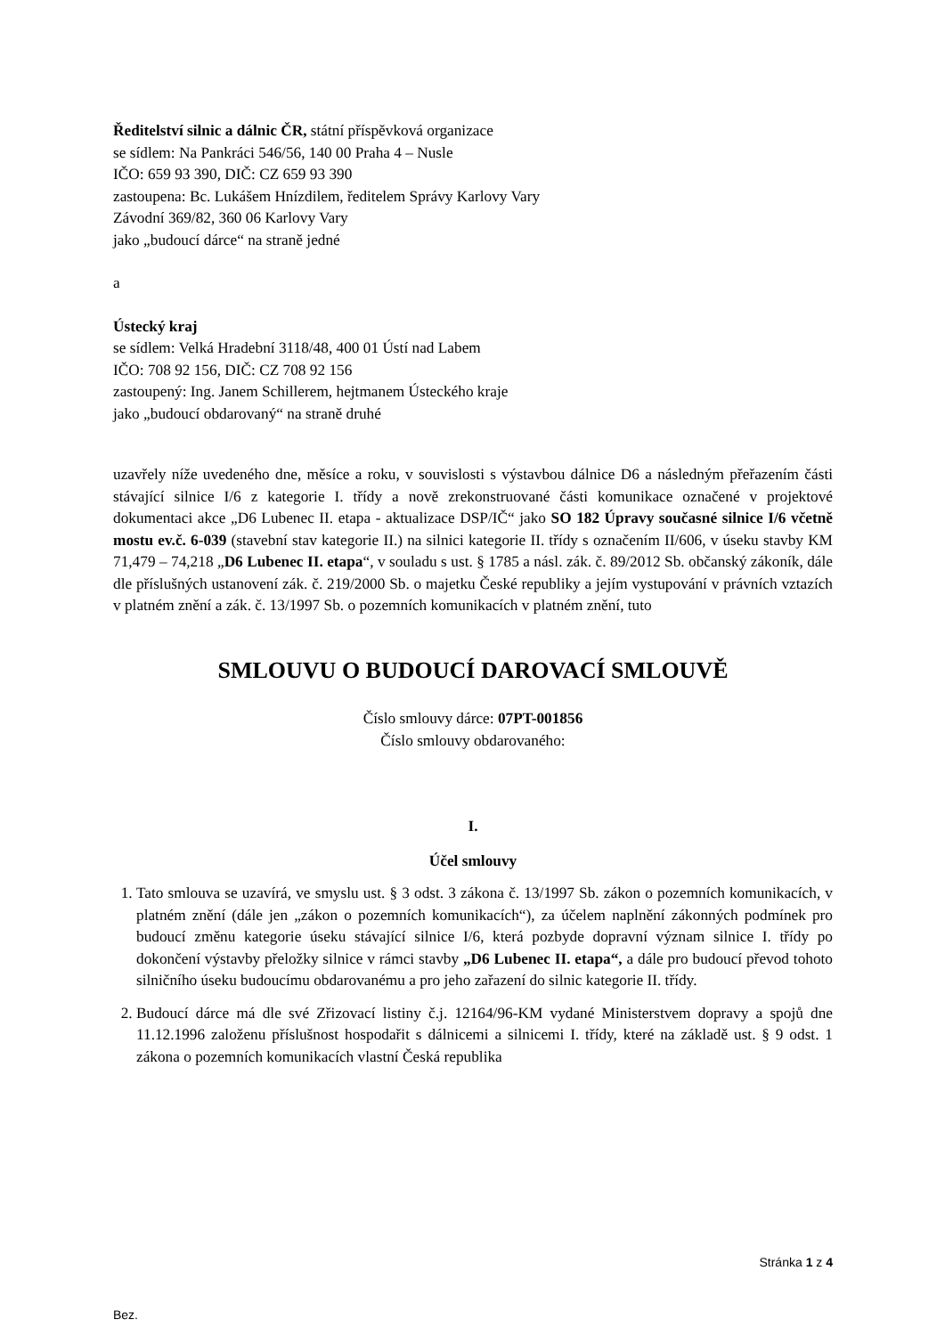Ředitelství silnic a dálnic ČR, státní příspěvková organizace
se sídlem: Na Pankráci 546/56, 140 00 Praha 4 – Nusle
IČO: 659 93 390, DIČ: CZ 659 93 390
zastoupena: Bc. Lukášem Hnízdilem, ředitelem Správy Karlovy Vary
Závodní 369/82, 360 06 Karlovy Vary
jako „budoucí dárce“ na straně jedné
a
Ústecký kraj
se sídlem: Velká Hradební 3118/48, 400 01 Ústí nad Labem
IČO: 708 92 156, DIČ: CZ 708 92 156
zastoupený: Ing. Janem Schillerem, hejtmanem Ústeckého kraje
jako „budoucí obdarovaný“ na straně druhé
uzavřely níže uvedeného dne, měsíce a roku, v souvislosti s výstavbou dálnice D6 a následným přeřazením části stávající silnice I/6 z kategorie I. třídy a nově zrekonstruované části komunikace označené v projektové dokumentaci akce „D6 Lubenec II. etapa - aktualizace DSP/IČ“ jako SO 182 Úpravy současné silnice I/6 včetně mostu ev.č. 6-039 (stavební stav kategorie II.) na silnici kategorie II. třídy s označením II/606, v úseku stavby KM 71,479 – 74,218 „D6 Lubenec II. etapa“, v souladu s ust. § 1785 a násl. zák. č. 89/2012 Sb. občanský zákoník, dále dle příslušných ustanovení zák. č. 219/2000 Sb. o majetku České republiky a jejím vystupování v právních vztazích v platném znění a zák. č. 13/1997 Sb. o pozemních komunikacích v platném znění, tuto
SMLOUVU O BUDOUCÍ DAROVACÍ SMLOUVĚ
Číslo smlouvy dárce: 07PT-001856
Číslo smlouvy obdarovaného:
I.
Účel smlouvy
1. Tato smlouva se uzavírá, ve smyslu ust. § 3 odst. 3 zákona č. 13/1997 Sb. zákon o pozemních komunikacích, v platném znění (dále jen „zákon o pozemních komunikacích“), za účelem naplnění zákonných podmínek pro budoucí změnu kategorie úseku stávající silnice I/6, která pozbyde dopravní význam silnice I. třídy po dokončení výstavby přeložky silnice v rámci stavby „D6 Lubenec II. etapa“, a dále pro budoucí převod tohoto silničního úseku budoucímu obdarovanému a pro jeho zařazení do silnic kategorie II. třídy.
2. Budoucí dárce má dle své Zřizovací listiny č.j. 12164/96-KM vydané Ministerstvem dopravy a spojů dne 11.12.1996 založenu příslušnost hospodařit s dálnicemi a silnicemi I. třídy, které na základě ust. § 9 odst. 1 zákona o pozemních komunikacích vlastní Česká republika
Stránka 1 z 4
Bez.